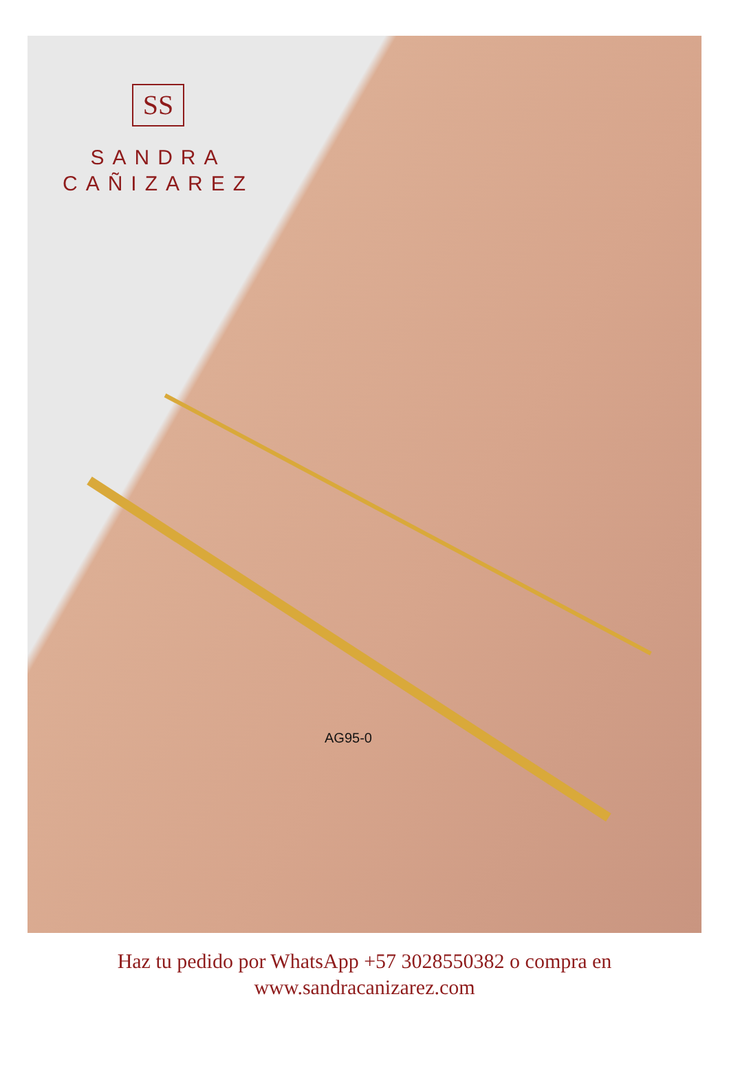SS
SANDRA
CAÑIZAREZ
AG95-0
Haz tu pedido por WhatsApp +57 3028550382 o compra en
www.sandracanizarez.com